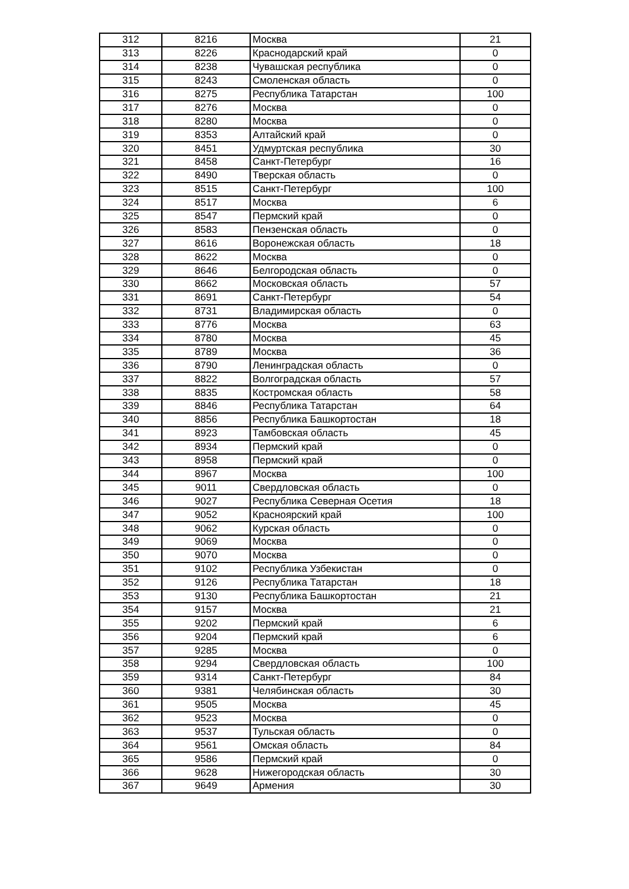| 312 | 8216 | Москва | 21 |
| 313 | 8226 | Краснодарский край | 0 |
| 314 | 8238 | Чувашская республика | 0 |
| 315 | 8243 | Смоленская область | 0 |
| 316 | 8275 | Республика Татарстан | 100 |
| 317 | 8276 | Москва | 0 |
| 318 | 8280 | Москва | 0 |
| 319 | 8353 | Алтайский край | 0 |
| 320 | 8451 | Удмуртская республика | 30 |
| 321 | 8458 | Санкт-Петербург | 16 |
| 322 | 8490 | Тверская область | 0 |
| 323 | 8515 | Санкт-Петербург | 100 |
| 324 | 8517 | Москва | 6 |
| 325 | 8547 | Пермский край | 0 |
| 326 | 8583 | Пензенская область | 0 |
| 327 | 8616 | Воронежская область | 18 |
| 328 | 8622 | Москва | 0 |
| 329 | 8646 | Белгородская область | 0 |
| 330 | 8662 | Московская область | 57 |
| 331 | 8691 | Санкт-Петербург | 54 |
| 332 | 8731 | Владимирская область | 0 |
| 333 | 8776 | Москва | 63 |
| 334 | 8780 | Москва | 45 |
| 335 | 8789 | Москва | 36 |
| 336 | 8790 | Ленинградская область | 0 |
| 337 | 8822 | Волгоградская область | 57 |
| 338 | 8835 | Костромская область | 58 |
| 339 | 8846 | Республика Татарстан | 64 |
| 340 | 8856 | Республика Башкортостан | 18 |
| 341 | 8923 | Тамбовская область | 45 |
| 342 | 8934 | Пермский край | 0 |
| 343 | 8958 | Пермский край | 0 |
| 344 | 8967 | Москва | 100 |
| 345 | 9011 | Свердловская область | 0 |
| 346 | 9027 | Республика Северная Осетия | 18 |
| 347 | 9052 | Красноярский край | 100 |
| 348 | 9062 | Курская область | 0 |
| 349 | 9069 | Москва | 0 |
| 350 | 9070 | Москва | 0 |
| 351 | 9102 | Республика Узбекистан | 0 |
| 352 | 9126 | Республика Татарстан | 18 |
| 353 | 9130 | Республика Башкортостан | 21 |
| 354 | 9157 | Москва | 21 |
| 355 | 9202 | Пермский край | 6 |
| 356 | 9204 | Пермский край | 6 |
| 357 | 9285 | Москва | 0 |
| 358 | 9294 | Свердловская область | 100 |
| 359 | 9314 | Санкт-Петербург | 84 |
| 360 | 9381 | Челябинская область | 30 |
| 361 | 9505 | Москва | 45 |
| 362 | 9523 | Москва | 0 |
| 363 | 9537 | Тульская область | 0 |
| 364 | 9561 | Омская область | 84 |
| 365 | 9586 | Пермский край | 0 |
| 366 | 9628 | Нижегородская область | 30 |
| 367 | 9649 | Армения | 30 |